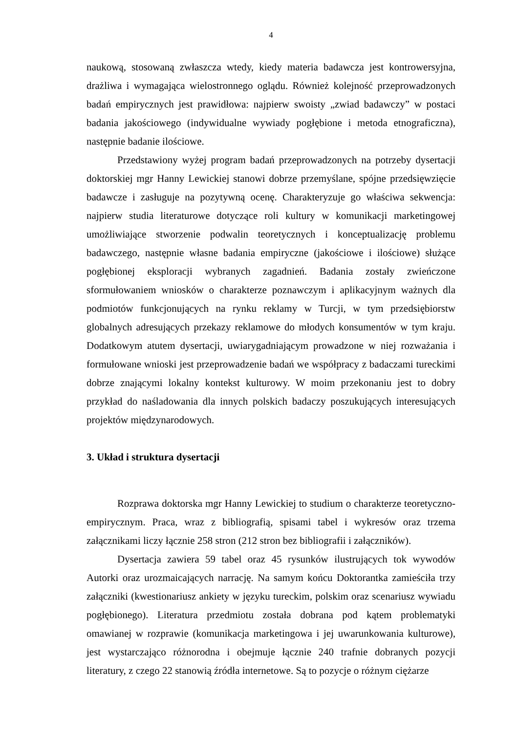4
naukową, stosowaną zwłaszcza wtedy, kiedy materia badawcza jest kontrowersyjna, drażliwa i wymagająca wielostronnego oglądu. Również kolejność przeprowadzonych badań empirycznych jest prawidłowa: najpierw swoisty „zwiad badawczy” w postaci badania jakościowego (indywidualne wywiady pogłębione i metoda etnograficzna), następnie badanie ilościowe.
Przedstawiony wyżej program badań przeprowadzonych na potrzeby dysertacji doktorskiej mgr Hanny Lewickiej stanowi dobrze przemyślane, spójne przedsięwzięcie badawcze i zasługuje na pozytywną ocenę. Charakteryzuje go właściwa sekwencja: najpierw studia literaturowe dotyczące roli kultury w komunikacji marketingowej umożliwiające stworzenie podwalin teoretycznych i konceptualizację problemu badawczego, następnie własne badania empiryczne (jakościowe i ilościowe) służące pogłębionej eksploracji wybranych zagadnień. Badania zostały zwieńczone sformułowaniem wniosków o charakterze poznawczym i aplikacyjnym ważnych dla podmiotów funkcjonujących na rynku reklamy w Turcji, w tym przedsiębiorstw globalnych adresujących przekazy reklamowe do młodych konsumentów w tym kraju. Dodatkowym atutem dysertacji, uwiarygadniającym prowadzone w niej rozważania i formułowane wnioski jest przeprowadzenie badań we współpracy z badaczami tureckimi dobrze znającymi lokalny kontekst kulturowy. W moim przekonaniu jest to dobry przykład do naśladowania dla innych polskich badaczy poszukujących interesujących projektów międzynarodowych.
3. Układ i struktura dysertacji
Rozprawa doktorska mgr Hanny Lewickiej to studium o charakterze teoretyczno-empirycznym. Praca, wraz z bibliografią, spisami tabel i wykresów oraz trzema załącznikami liczy łącznie 258 stron (212 stron bez bibliografii i załączników).
Dysertacja zawiera 59 tabel oraz 45 rysunków ilustrujących tok wywodów Autorki oraz urozmaicających narrację. Na samym końcu Doktorantka zamieściła trzy załączniki (kwestionariusz ankiety w języku tureckim, polskim oraz scenariusz wywiadu pogłębionego). Literatura przedmiotu została dobrana pod kątem problematyki omawianej w rozprawie (komunikacja marketingowa i jej uwarunkowania kulturowe), jest wystarczająco różnorodna i obejmuje łącznie 240 trafnie dobranych pozycji literatury, z czego 22 stanowią źródła internetowe. Są to pozycje o różnym ciężarze